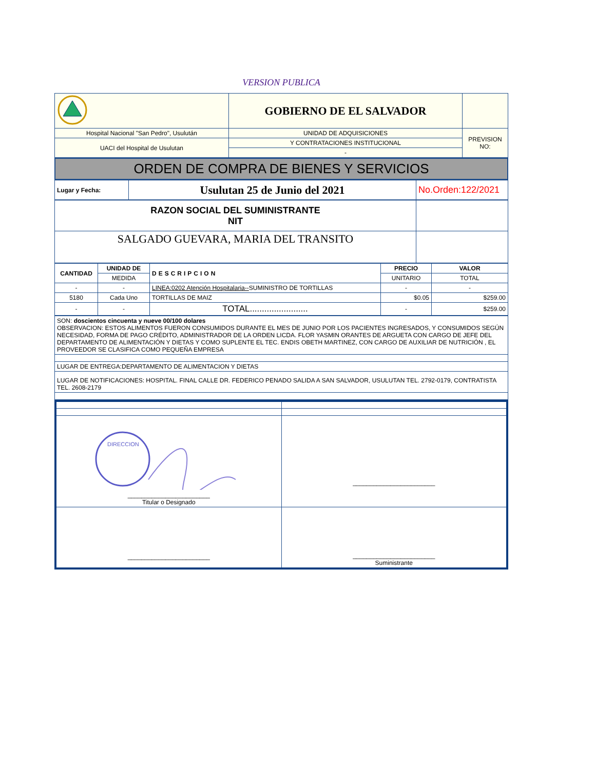VERSION PUBLICA
| | GOBIERNO DE EL SALVADOR | |
| Hospital Nacional "San Pedro", Usulután | UNIDAD DE ADQUISICIONES | PREVISION NO: |
| UACI del Hospital de Usulutan | Y CONTRATACIONES INSTITUCIONAL | |
| | - | |
ORDEN DE COMPRA DE BIENES Y SERVICIOS
| Lugar y Fecha: | Usulutan 25 de Junio del 2021 | No.Orden:122/2021 |
| RAZON SOCIAL DEL SUMINISTRANTE NIT | |
| SALGADO GUEVARA, MARIA DEL TRANSITO | |
| CANTIDAD | UNIDAD DE | DESCRIPCION | PRECIO | VALOR |
| --- | --- | --- | --- | --- |
| | MEDIDA | | UNITARIO | TOTAL |
| - | - | LINEA:0202 Atención Hospitalaria-- SUMINISTRO DE TORTILLAS | - | - |
| 5180 | Cada Uno | TORTILLAS DE MAIZ | $0.05 | $259.00 |
| - | - | TOTAL........................ | - | $259.00 |
| SON: doscientos cincuenta y nueve 00/100 dolares OBSERVACION: ESTOS ALIMENTOS FUERON CONSUMIDOS DURANTE EL MES DE JUNIO POR LOS PACIENTES INGRESADOS, Y CONSUMIDOS SEGÚN NECESIDAD, FORMA DE PAGO CRÉDITO, ADMINISTRADOR DE LA ORDEN LICDA. FLOR YASMIN ORANTES DE ARGUETA CON CARGO DE JEFE DEL DEPARTAMENTO DE ALIMENTACIÓN Y DIETAS Y COMO SUPLENTE EL TEC. ENDIS OBETH MARTINEZ, CON CARGO DE AUXILIAR DE NUTRICIÓN , EL PROVEEDOR SE CLASIFICA COMO PEQUEÑA EMPRESA |
| LUGAR DE ENTREGA:DEPARTAMENTO DE ALIMENTACION Y DIETAS |
| LUGAR DE NOTIFICACIONES: HOSPITAL. FINAL CALLE DR. FEDERICO PENADO SALIDA A SAN SALVADOR, USULUTAN TEL. 2792-0179, CONTRATISTA TEL. 2608-2179 |
| DIRECCION ________________________ Titular o Designado | ________________________ |
| ________________________ | ________________________ Suministrante |